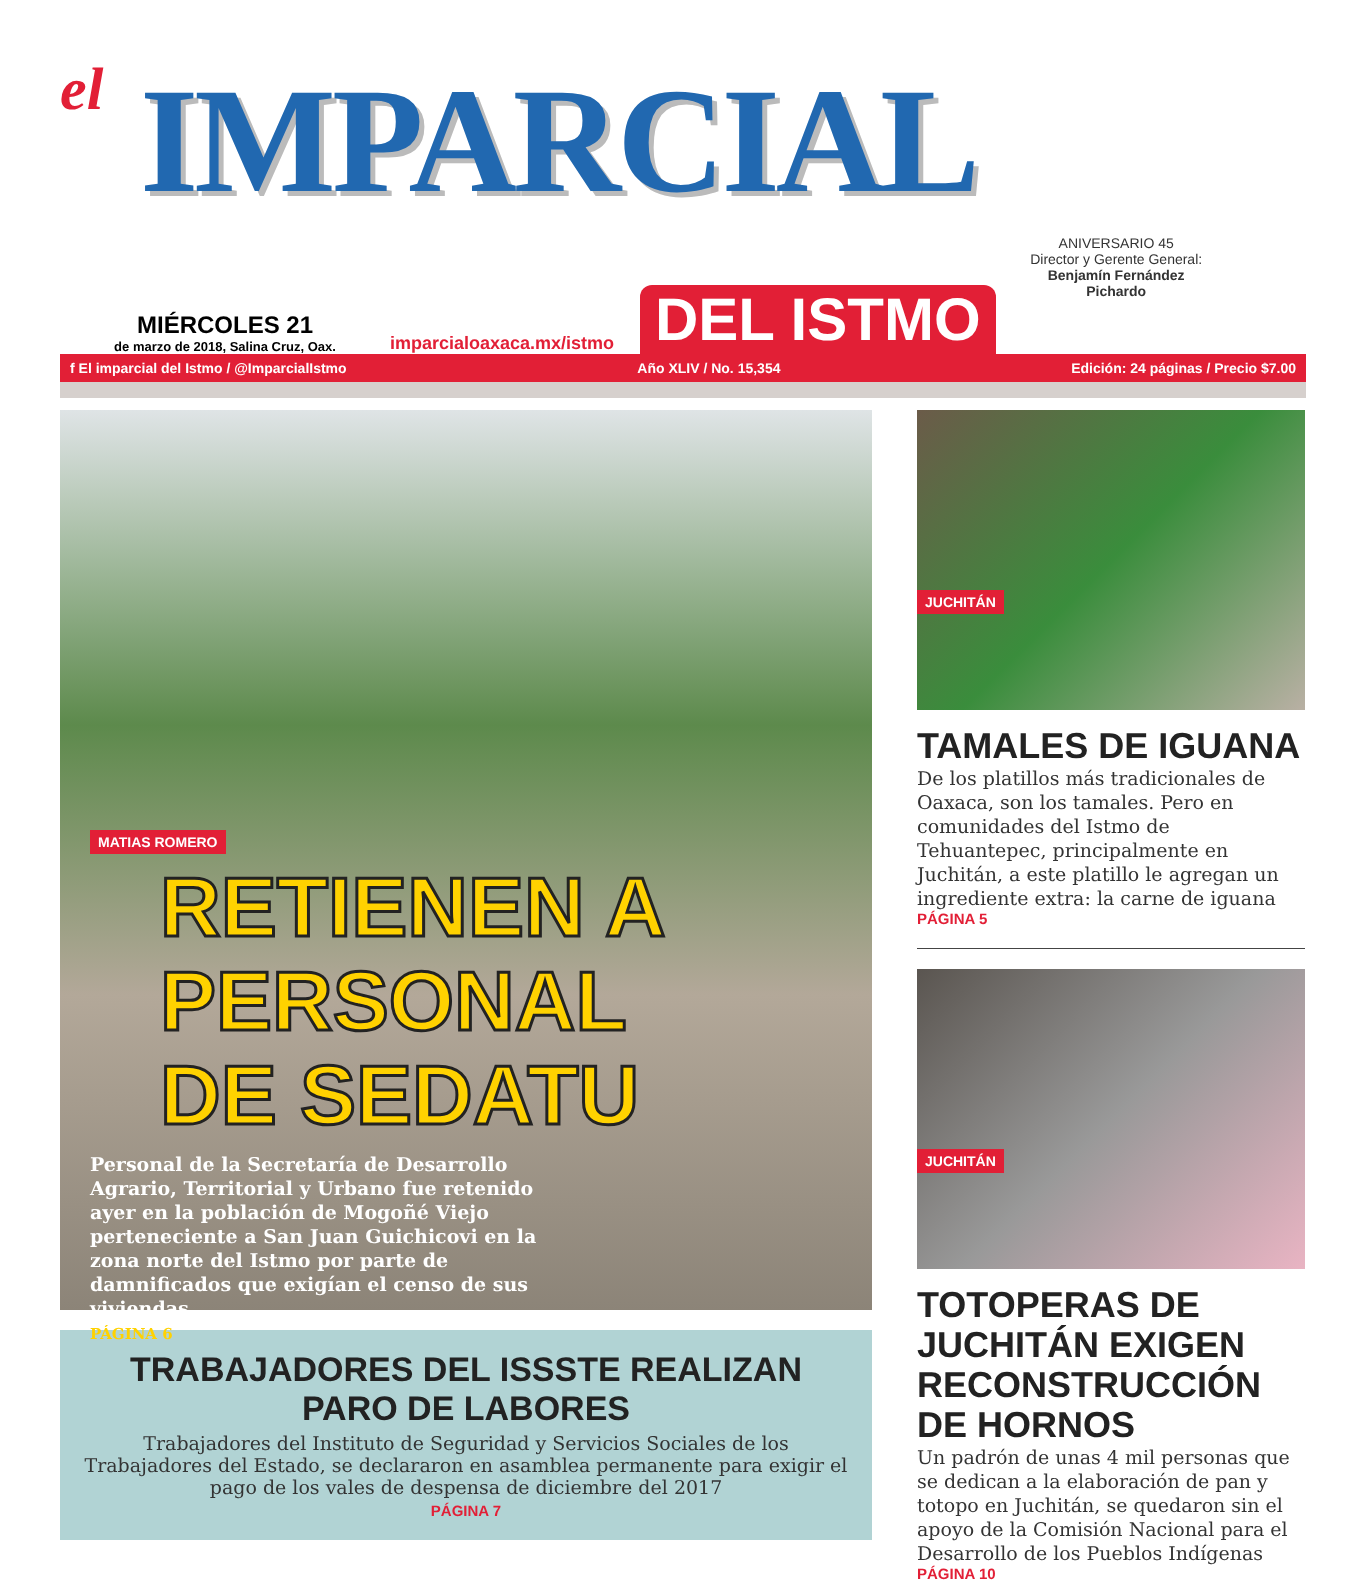el
IMPARCIAL
ANIVERSARIO 45
Director y Gerente General:
Benjamín Fernández Pichardo
MIÉRCOLES 21
de marzo de 2018, Salina Cruz, Oax.
imparcialoaxaca.mx/istmo
DEL ISTMO
f El imparcial del Istmo / @ImparcialIstmo Año XLIV / No. 15,354 Edición: 24 páginas / Precio $7.00
MATIAS ROMERO
RETIENEN A
PERSONAL
DE SEDATU
Personal de la Secretaría de Desarrollo Agrario, Territorial y Urbano fue retenido ayer en la población de Mogoñé Viejo perteneciente a San Juan Guichicovi en la zona norte del Istmo por parte de damnificados que exigían el censo de sus viviendas
PÁGINA 6
TRABAJADORES DEL ISSSTE REALIZAN PARO DE LABORES
Trabajadores del Instituto de Seguridad y Servicios Sociales de los Trabajadores del Estado, se declararon en asamblea permanente para exigir el pago de los vales de despensa de diciembre del 2017
PÁGINA 7
JUCHITÁN
TAMALES DE IGUANA
De los platillos más tradicionales de Oaxaca, son los tamales. Pero en comunidades del Istmo de Tehuantepec, principalmente en Juchitán, a este platillo le agregan un ingrediente extra: la carne de iguana
PÁGINA 5
JUCHITÁN
TOTOPERAS DE JUCHITÁN EXIGEN RECONSTRUCCIÓN DE HORNOS
Un padrón de unas 4 mil personas que se dedican a la elaboración de pan y totopo en Juchitán, se quedaron sin el apoyo de la Comisión Nacional para el Desarrollo de los Pueblos Indígenas
PÁGINA 10